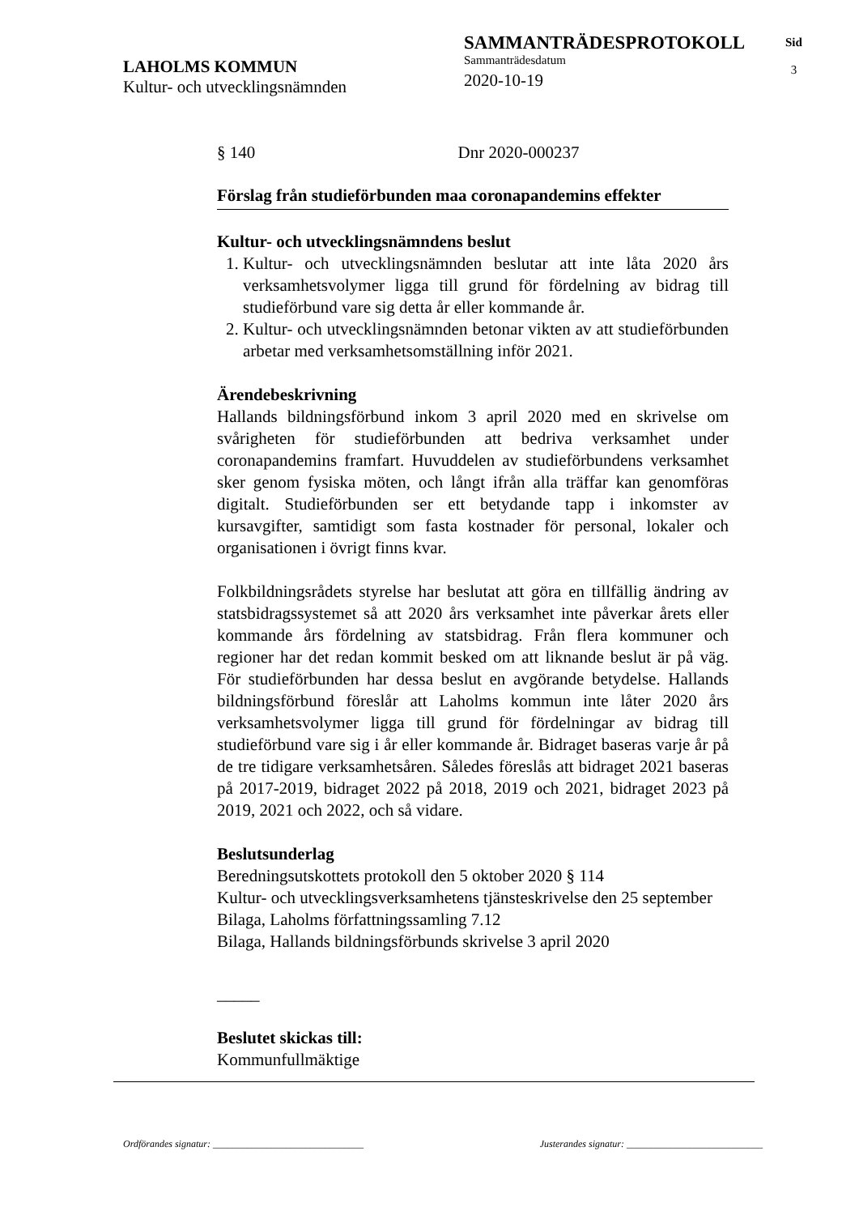LAHOLMS KOMMUN
Kultur- och utvecklingsnämnden
SAMMANTRÄDESPROTOKOLL
Sammanträdesdatum
2020-10-19
Sid
3
§ 140 Dnr 2020-000237
Förslag från studieförbunden maa coronapandemins effekter
Kultur- och utvecklingsnämndens beslut
1. Kultur- och utvecklingsnämnden beslutar att inte låta 2020 års verksamhetsvolymer ligga till grund för fördelning av bidrag till studieförbund vare sig detta år eller kommande år.
2. Kultur- och utvecklingsnämnden betonar vikten av att studieförbunden arbetar med verksamhetsomställning inför 2021.
Ärendebeskrivning
Hallands bildningsförbund inkom 3 april 2020 med en skrivelse om svårigheten för studieförbunden att bedriva verksamhet under coronapandemins framfart. Huvuddelen av studieförbundens verksamhet sker genom fysiska möten, och långt ifrån alla träffar kan genomföras digitalt. Studieförbunden ser ett betydande tapp i inkomster av kursavgifter, samtidigt som fasta kostnader för personal, lokaler och organisationen i övrigt finns kvar.
Folkbildningsrådets styrelse har beslutat att göra en tillfällig ändring av statsbidragssystemet så att 2020 års verksamhet inte påverkar årets eller kommande års fördelning av statsbidrag. Från flera kommuner och regioner har det redan kommit besked om att liknande beslut är på väg. För studieförbunden har dessa beslut en avgörande betydelse. Hallands bildningsförbund föreslår att Laholms kommun inte låter 2020 års verksamhetsvolymer ligga till grund för fördelningar av bidrag till studieförbund vare sig i år eller kommande år. Bidraget baseras varje år på de tre tidigare verksamhetsåren. Således föreslås att bidraget 2021 baseras på 2017-2019, bidraget 2022 på 2018, 2019 och 2021, bidraget 2023 på 2019, 2021 och 2022, och så vidare.
Beslutsunderlag
Beredningsutskottets protokoll den 5 oktober 2020 § 114
Kultur- och utvecklingsverksamhetens tjänsteskrivelse den 25 september
Bilaga, Laholms författningssamling 7.12
Bilaga, Hallands bildningsförbunds skrivelse 3 april 2020
_____
Beslutet skickas till:
Kommunfullmäktige
Ordförandes signatur: _______________________________ Justerandes signatur: ____________________________